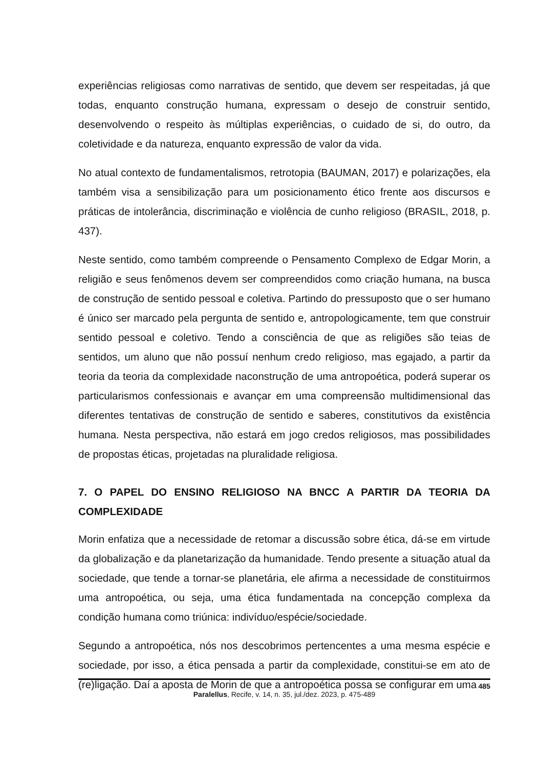experiências religiosas como narrativas de sentido, que devem ser respeitadas, já que todas, enquanto construção humana, expressam o desejo de construir sentido, desenvolvendo o respeito às múltiplas experiências, o cuidado de si, do outro, da coletividade e da natureza, enquanto expressão de valor da vida.
No atual contexto de fundamentalismos, retrotopia (BAUMAN, 2017) e polarizações, ela também visa a sensibilização para um posicionamento ético frente aos discursos e práticas de intolerância, discriminação e violência de cunho religioso (BRASIL, 2018, p. 437).
Neste sentido, como também compreende o Pensamento Complexo de Edgar Morin, a religião e seus fenômenos devem ser compreendidos como criação humana, na busca de construção de sentido pessoal e coletiva. Partindo do pressuposto que o ser humano é único ser marcado pela pergunta de sentido e, antropologicamente, tem que construir sentido pessoal e coletivo. Tendo a consciência de que as religiões são teias de sentidos, um aluno que não possuí nenhum credo religioso, mas egajado, a partir da teoria da teoria da complexidade naconstrução de uma antropoética, poderá superar os particularismos confessionais e avançar em uma compreensão multidimensional das diferentes tentativas de construção de sentido e saberes, constitutivos da existência humana. Nesta perspectiva, não estará em jogo credos religiosos, mas possibilidades de propostas éticas, projetadas na pluralidade religiosa.
7. O PAPEL DO ENSINO RELIGIOSO NA BNCC A PARTIR DA TEORIA DA COMPLEXIDADE
Morin enfatiza que a necessidade de retomar a discussão sobre ética, dá-se em virtude da globalização e da planetarização da humanidade. Tendo presente a situação atual da sociedade, que tende a tornar-se planetária, ele afirma a necessidade de constituirmos uma antropoética, ou seja, uma ética fundamentada na concepção complexa da condição humana como triúnica: indivíduo/espécie/sociedade.
Segundo a antropoética, nós nos descobrimos pertencentes a uma mesma espécie e sociedade, por isso, a ética pensada a partir da complexidade, constitui-se em ato de (re)ligação. Daí a aposta de Morin de que a antropoética possa se configurar em uma
485
Paralellus, Recife, v. 14, n. 35, jul./dez. 2023, p. 475-489